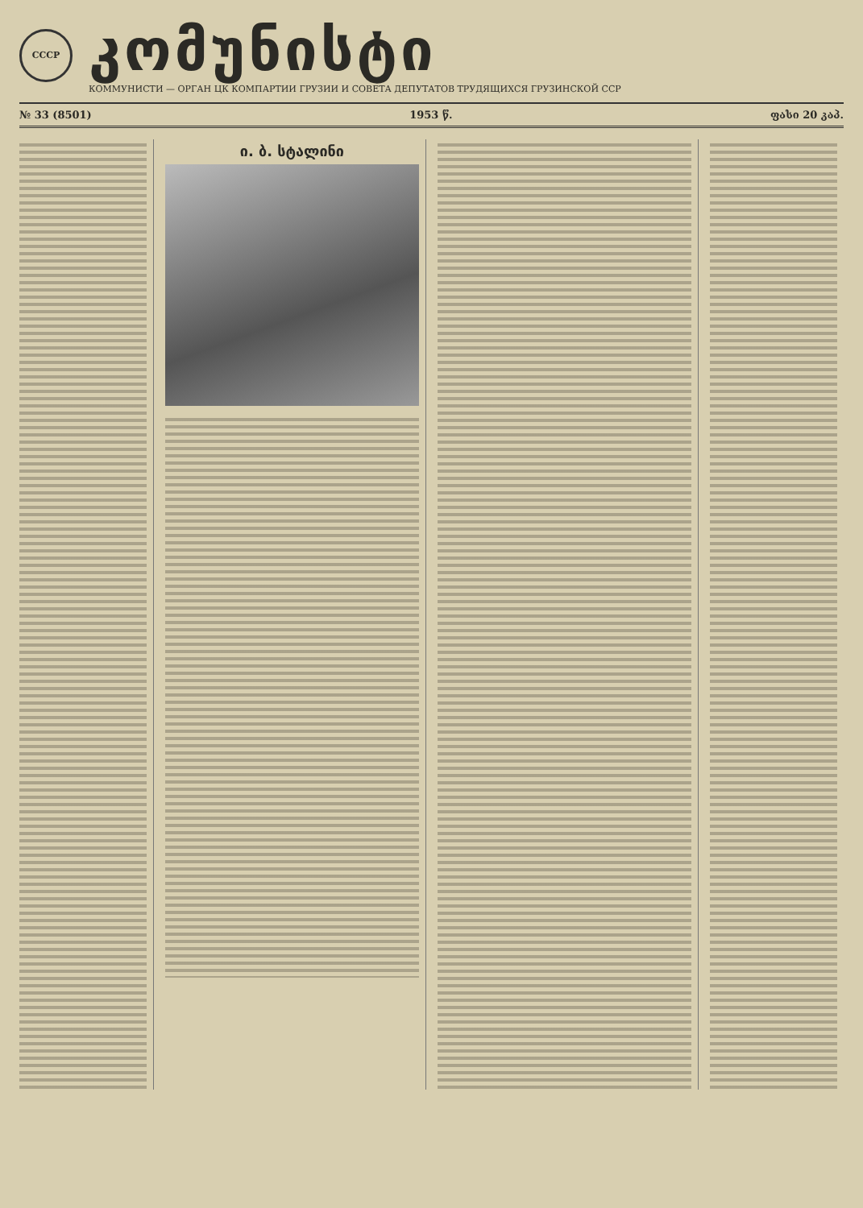СССР
კომუნისტი
КОММУНИСТИ — ОРГАН ЦК КОМПАРТИИ ГРУЗИИ И СОВЕТА ДЕПУТАТОВ ТРУДЯЩИХСЯ ГРУЗИНСКОЙ ССР
№ 33 (8501) 1953 წ. ფასი 20 კაპ.
ი. ბ. სტალინი